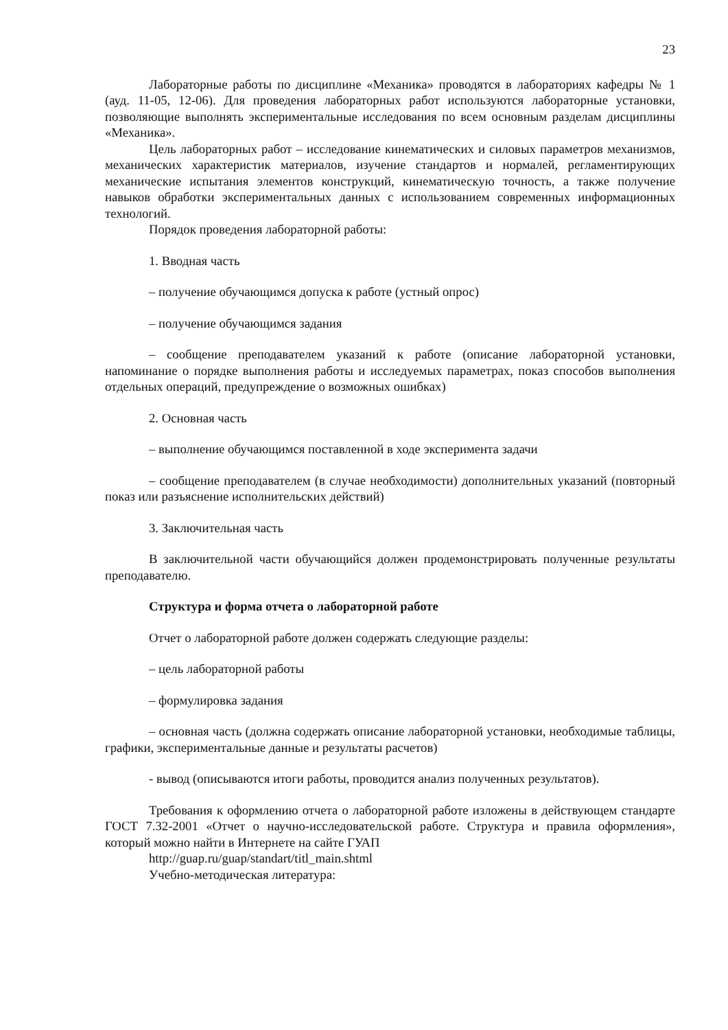23
Лабораторные работы по дисциплине «Механика» проводятся в лабораториях кафедры № 1 (ауд. 11-05, 12-06). Для проведения лабораторных работ используются лабораторные установки, позволяющие выполнять экспериментальные исследования по всем основным разделам дисциплины «Механика».
Цель лабораторных работ – исследование кинематических и силовых параметров механизмов, механических характеристик материалов, изучение стандартов и нормалей, регламентирующих механические испытания элементов конструкций, кинематическую точность, а также получение навыков обработки экспериментальных данных с использованием современных информационных технологий.
Порядок проведения лабораторной работы:
1. Вводная часть
– получение обучающимся допуска к работе (устный опрос)
– получение обучающимся задания
– сообщение преподавателем указаний к работе (описание лабораторной установки, напоминание о порядке выполнения работы и исследуемых параметрах, показ способов выполнения отдельных операций, предупреждение о возможных ошибках)
2. Основная часть
– выполнение обучающимся поставленной в ходе эксперимента задачи
– сообщение преподавателем (в случае необходимости) дополнительных указаний (повторный показ или разъяснение исполнительских действий)
3. Заключительная часть
В заключительной части обучающийся должен продемонстрировать полученные результаты преподавателю.
Структура и форма отчета о лабораторной работе
Отчет о лабораторной работе должен содержать следующие разделы:
– цель лабораторной работы
– формулировка задания
– основная часть (должна содержать описание лабораторной установки, необходимые таблицы, графики, экспериментальные данные и результаты расчетов)
- вывод (описываются итоги работы, проводится анализ полученных результатов).
Требования к оформлению отчета о лабораторной работе изложены в действующем стандарте ГОСТ 7.32-2001 «Отчет о научно-исследовательской работе. Структура и правила оформления», который можно найти в Интернете на сайте ГУАП
http://guap.ru/guap/standart/titl_main.shtml
Учебно-методическая литература: